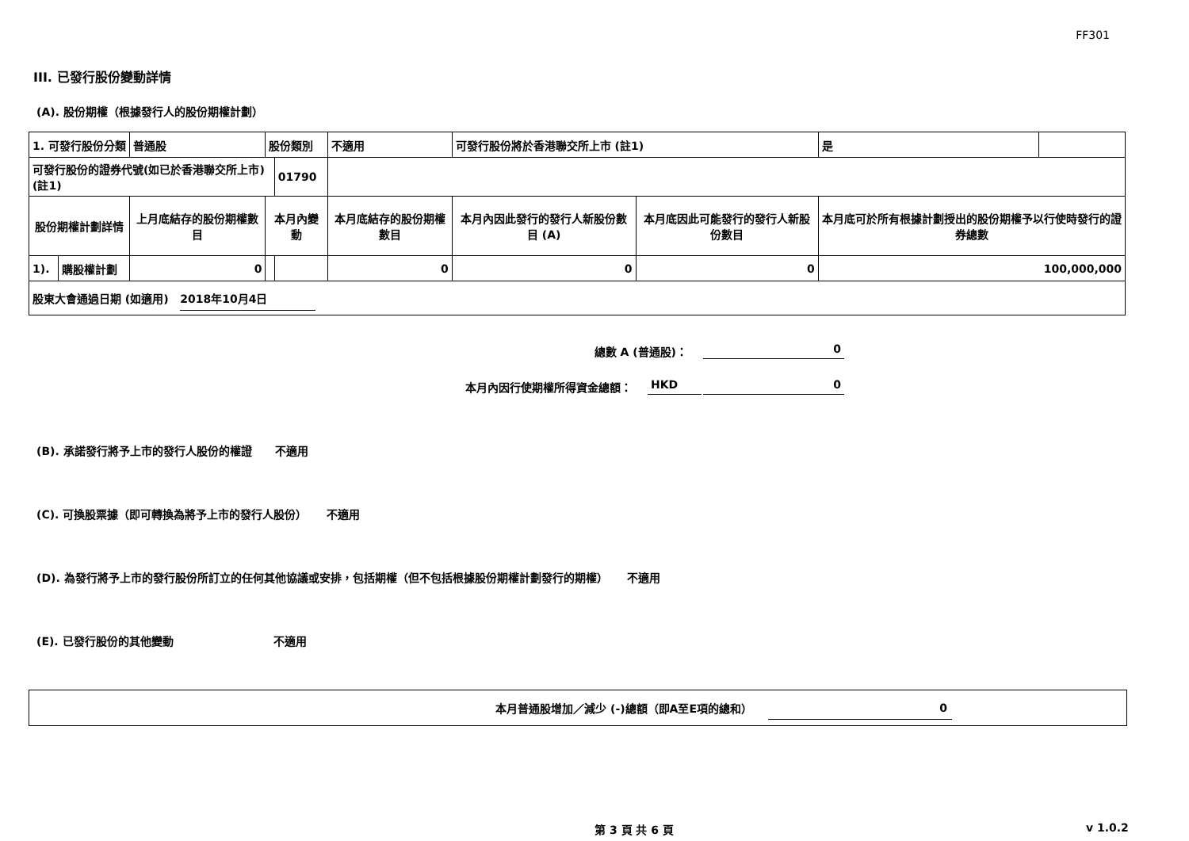FF301
III. 已發行股份變動詳情
(A). 股份期權（根據發行人的股份期權計劃）
| 1. 可發行股份分類 | | 普通股 | 股份類別 | | 不適用 | 可發行股份將於香港聯交所上市 (註1) | | 是 | |
| 可發行股份的證券代號(如已於香港聯交所上市) (註1) | | | | 01790 | | | | | |
| 股份期權計劃詳情 | | 上月底結存的股份期權數目 | 本月內變動 | | 本月底結存的股份期權數目 | 本月內因此發行的發行人新股份數目 (A) | 本月底因此可能發行的發行人新股份數目 | 本月底可於所有根據計劃授出的股份期權予以行使時發行的證券總數 | |
| 1). | 購股權計劃 | 0 | | | 0 | 0 | 0 | 100,000,000 | |
| 股東大會通過日期 (如適用) 2018年10月4日 | | | | | | | | | |
總數 A (普通股)： 0
本月內因行使期權所得資金總額： HKD 0
(B). 承諾發行將予上市的發行人股份的權證 不適用
(C). 可換股票據（即可轉換為將予上市的發行人股份） 不適用
(D). 為發行將予上市的發行股份所訂立的任何其他協議或安排，包括期權（但不包括根據股份期權計劃發行的期權） 不適用
(E). 已發行股份的其他變動 不適用
本月普通股增加／減少 (-)總額（即A至E項的總和） 0
第 3 頁 共 6 頁 v 1.0.2